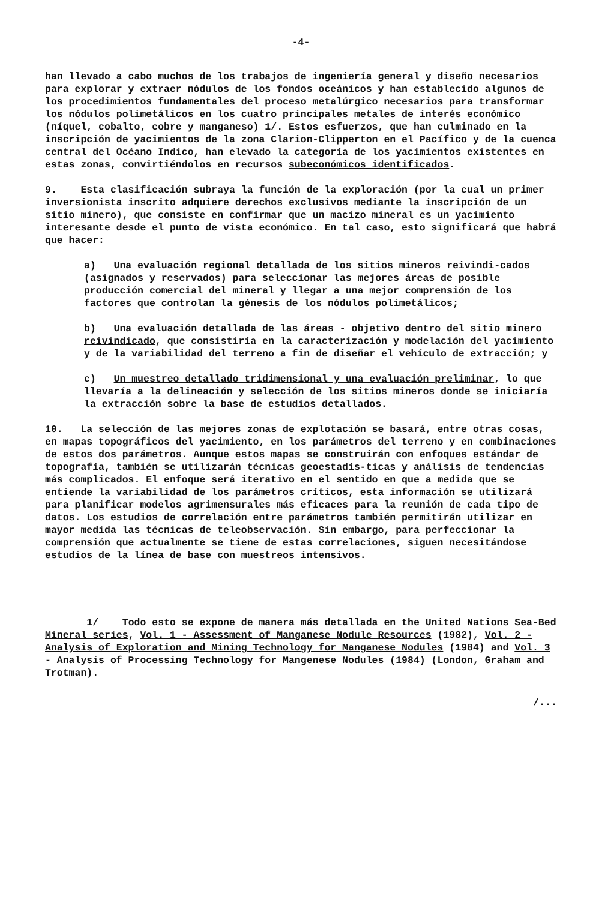-4-
han llevado a cabo muchos de los trabajos de ingeniería general y diseño necesarios para explorar y extraer nódulos de los fondos oceánicos y han establecido algunos de los procedimientos fundamentales del proceso metalúrgico necesarios para transformar los nódulos polimetálicos en los cuatro principales metales de interés económico (níquel, cobalto, cobre y manganeso) 1/. Estos esfuerzos, que han culminado en la inscripción de yacimientos de la zona Clarion-Clipperton en el Pacífico y de la cuenca central del Océano Indico, han elevado la categoría de los yacimientos existentes en estas zonas, convirtiéndolos en recursos subeconómicos identificados.
9. Esta clasificación subraya la función de la exploración (por la cual un primer inversionista inscrito adquiere derechos exclusivos mediante la inscripción de un sitio minero), que consiste en confirmar que un macizo mineral es un yacimiento interesante desde el punto de vista económico. En tal caso, esto significará que habrá que hacer:
a) Una evaluación regional detallada de los sitios mineros reivindi-cados (asignados y reservados) para seleccionar las mejores áreas de posible producción comercial del mineral y llegar a una mejor comprensión de los factores que controlan la génesis de los nódulos polimetálicos;
b) Una evaluación detallada de las áreas - objetivo dentro del sitio minero reivindicado, que consistiría en la caracterización y modelación del yacimiento y de la variabilidad del terreno a fin de diseñar el vehículo de extracción; y
c) Un muestreo detallado tridimensional y una evaluación preliminar, lo que llevaría a la delineación y selección de los sitios mineros donde se iniciaría la extracción sobre la base de estudios detallados.
10. La selección de las mejores zonas de explotación se basará, entre otras cosas, en mapas topográficos del yacimiento, en los parámetros del terreno y en combinaciones de estos dos parámetros. Aunque estos mapas se construirán con enfoques estándar de topografía, también se utilizarán técnicas geoestadís-ticas y análisis de tendencias más complicados. El enfoque será iterativo en el sentido en que a medida que se entiende la variabilidad de los parámetros críticos, esta información se utilizará para planificar modelos agrimensurales más eficaces para la reunión de cada tipo de datos. Los estudios de correlación entre parámetros también permitirán utilizar en mayor medida las técnicas de teleobservación. Sin embargo, para perfeccionar la comprensión que actualmente se tiene de estas correlaciones, siguen necesitándose estudios de la línea de base con muestreos intensivos.
1/ Todo esto se expone de manera más detallada en the United Nations Sea-Bed Mineral series, Vol. 1 - Assessment of Manganese Nodule Resources (1982), Vol. 2 - Analysis of Exploration and Mining Technology for Manganese Nodules (1984) and Vol. 3 - Analysis of Processing Technology for Mangenese Nodules (1984) (London, Graham and Trotman).
/...